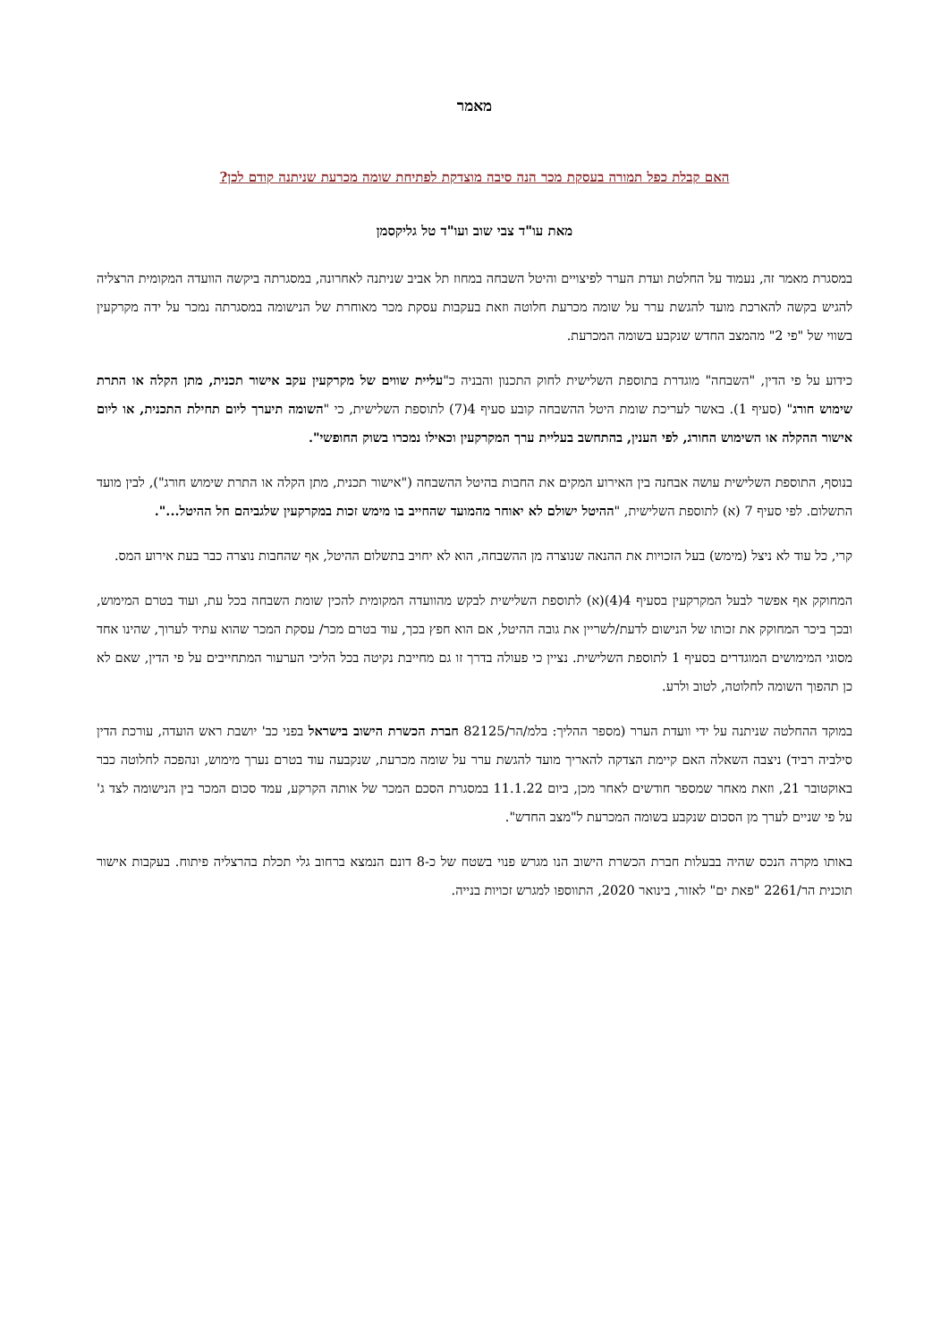מאמר
האם קבלת כפל תמורה בעסקת מכר הנה סיבה מוצדקת לפתיחת שומה מכרעת שניתנה קודם לכן?
מאת עו"ד צבי שוב ועו"ד טל גליקסמן
במסגרת מאמר זה, נעמוד על החלטת ועדת הערר לפיצויים והיטל השבחה במחוז תל אביב שניתנה לאחרונה, במסגרתה ביקשה הוועדה המקומית הרצליה להגיש בקשה להארכת מועד להגשת ערר על שומה מכרעת חלוטה וזאת בעקבות עסקת מכר מאוחרת של הנישומה במסגרתה נמכר על ידה מקרקעין בשווי של "פי 2" מהמצב החדש שנקבע בשומה המכרעת.
כידוע על פי הדין, "השבחה" מוגדרת בתוספת השלישית לחוק התכנון והבניה כ"עליית שווים של מקרקעין עקב אישור תכנית, מתן הקלה או התרת שימוש חורג" (סעיף 1). באשר לעריכת שומת היטל ההשבחה קובע סעיף 4(7) לתוספת השלישית, כי "השומה תיערך ליום תחילת התכנית, או ליום אישור ההקלה או השימוש החורג, לפי הענין, בהתחשב בעליית ערך המקרקעין וכאילו נמכרו בשוק החופשי".
בנוסף, התוספת השלישית עושה אבחנה בין האירוע המקים את החבות בהיטל ההשבחה ("אישור תכנית, מתן הקלה או התרת שימוש חורג"), לבין מועד התשלום. לפי סעיף 7 (א) לתוספת השלישית, "ההיטל ישולם לא יאוחר מהמועד שהחייב בו מימש זכות במקרקעין שלגביהם חל ההיטל...".
קרי, כל עוד לא ניצל (מימש) בעל הזכויות את ההנאה שנוצרה מן ההשבחה, הוא לא יחויב בתשלום ההיטל, אף שהחבות נוצרה כבר בעת אירוע המס.
המחוקק אף אפשר לבעל המקרקעין בסעיף 4(4)(א) לתוספת השלישית לבקש מהוועדה המקומית להכין שומת השבחה בכל עת, ועוד בטרם המימוש, ובכך ביכר המחוקק את זכותו של הנישום לדעת/לשריין את גובה ההיטל, אם הוא חפץ בכך, עוד בטרם מכר/ עסקת המכר שהוא עתיד לערוך, שהינו אחד מסוגי המימושים המוגדרים בסעיף 1 לתוספת השלישית. נציין כי פעולה בדרך זו גם מחייבת נקיטה בכל הליכי הערעור המתחייבים על פי הדין, שאם לא כן תהפוך השומה לחלוטה, לטוב ולרע.
במוקד ההחלטה שניתנה על ידי וועדת הערר (מספר ההליך: בלמ/הר/82125 חברת הכשרת הישוב בישראל בפני כב' יושבת ראש הועדה, עורכת הדין סילביה רביד) ניצבה השאלה האם קיימת הצדקה להאריך מועד להגשת ערר על שומה מכרעת, שנקבעה עוד בטרם נערך מימוש, ונהפכה לחלוטה כבר באוקטובר 21, וזאת מאחר שמספר חודשים לאחר מכן, ביום 11.1.22 במסגרת הסכם המכר של אותה הקרקע, עמד סכום המכר בין הנישומה לצד ג' על פי שניים לערך מן הסכום שנקבע בשומה המכרעת ל"מצב החדש".
באותו מקרה הנכס שהיה בבעלות חברת הכשרת הישוב הנו מגרש פנוי בשטח של כ-8 דונם הנמצא ברחוב גלי תכלת בהרצליה פיתוח. בעקבות אישור תוכנית הר/2261 "פאת ים" לאזור, בינואר 2020, התווספו למגרש זכויות בנייה.